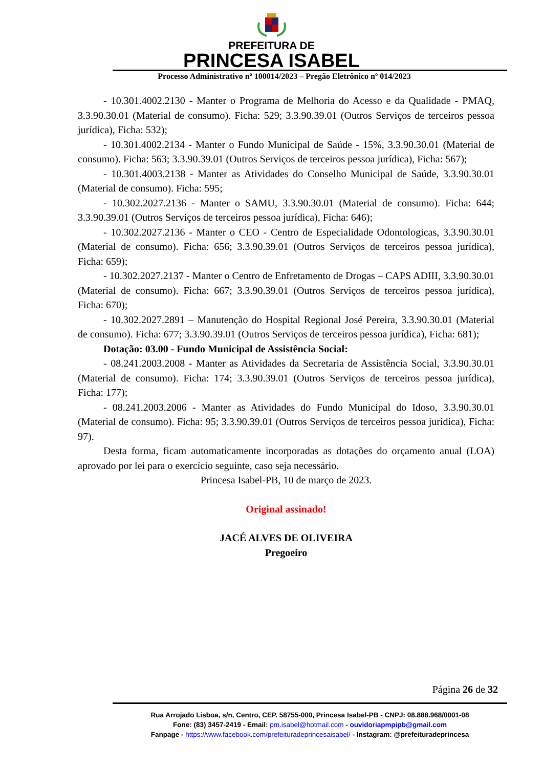PREFEITURA DE
PRINCESA ISABEL
Processo Administrativo nº 100014/2023 – Pregão Eletrônico nº 014/2023
- 10.301.4002.2130 - Manter o Programa de Melhoria do Acesso e da Qualidade - PMAQ, 3.3.90.30.01 (Material de consumo). Ficha: 529; 3.3.90.39.01 (Outros Serviços de terceiros pessoa jurídica), Ficha: 532);
- 10.301.4002.2134 - Manter o Fundo Municipal de Saúde - 15%, 3.3.90.30.01 (Material de consumo). Ficha: 563; 3.3.90.39.01 (Outros Serviços de terceiros pessoa jurídica), Ficha: 567);
- 10.301.4003.2138 - Manter as Atividades do Conselho Municipal de Saúde, 3.3.90.30.01 (Material de consumo). Ficha: 595;
- 10.302.2027.2136 - Manter o SAMU, 3.3.90.30.01 (Material de consumo). Ficha: 644; 3.3.90.39.01 (Outros Serviços de terceiros pessoa jurídica), Ficha: 646);
- 10.302.2027.2136 - Manter o CEO - Centro de Especialidade Odontologicas, 3.3.90.30.01 (Material de consumo). Ficha: 656; 3.3.90.39.01 (Outros Serviços de terceiros pessoa jurídica), Ficha: 659);
- 10.302.2027.2137 - Manter o Centro de Enfretamento de Drogas – CAPS ADIII, 3.3.90.30.01 (Material de consumo). Ficha: 667; 3.3.90.39.01 (Outros Serviços de terceiros pessoa jurídica), Ficha: 670);
- 10.302.2027.2891 – Manutenção do Hospital Regional José Pereira, 3.3.90.30.01 (Material de consumo). Ficha: 677; 3.3.90.39.01 (Outros Serviços de terceiros pessoa jurídica), Ficha: 681);
Dotação: 03.00 - Fundo Municipal de Assistência Social:
- 08.241.2003.2008 - Manter as Atividades da Secretaria de Assistência Social, 3.3.90.30.01 (Material de consumo). Ficha: 174; 3.3.90.39.01 (Outros Serviços de terceiros pessoa jurídica), Ficha: 177);
- 08.241.2003.2006 - Manter as Atividades do Fundo Municipal do Idoso, 3.3.90.30.01 (Material de consumo). Ficha: 95; 3.3.90.39.01 (Outros Serviços de terceiros pessoa jurídica), Ficha: 97).
Desta forma, ficam automaticamente incorporadas as dotações do orçamento anual (LOA) aprovado por lei para o exercício seguinte, caso seja necessário.
Princesa Isabel-PB, 10 de março de 2023.
Original assinado!
JACÉ ALVES DE OLIVEIRA
Pregoeiro
Página 26 de 32
Rua Arrojado Lisboa, s/n, Centro, CEP. 58755-000, Princesa Isabel-PB - CNPJ: 08.888.968/0001-08
Fone: (83) 3457-2419 - Email: pm.isabel@hotmail.com - ouvidoriapmpipb@gmail.com
Fanpage - https://www.facebook.com/prefeituradeprincesaisabel/ - Instagram: @prefeituradeprincesa